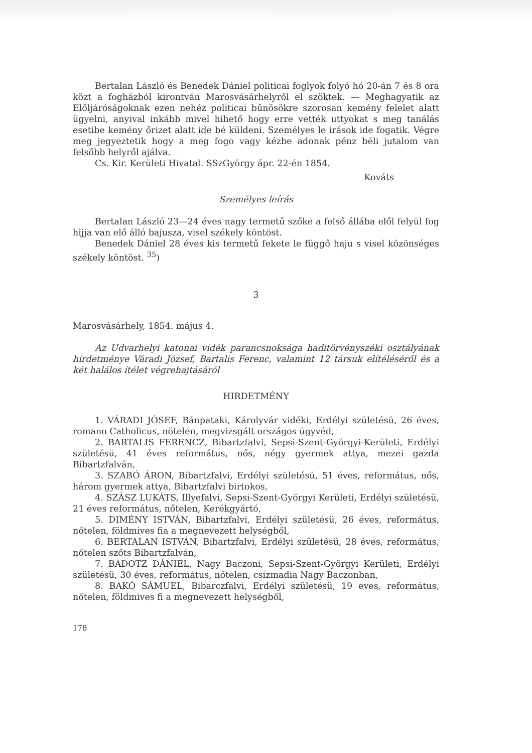Bertalan László és Benedek Dániel politicai foglyok folyó hó 20-án 7 és 8 ora közt a fogházból kirontván Marosvásárhelyről el szöktek. — Meghagyatik az Előljáróságoknak ezen nehéz politicai bűnösökre szorosan kemény felelet alatt ügyelni, anyival inkább mivel hihető hogy erre vették uttyokat s meg tanálás esetibe kemény őrizet alatt ide bé küldeni. Személyes le irások ide fogatik. Végre meg jegyeztetik hogy a meg fogo vagy kézbe adonak pénz béli jutalom van felsőbb helyről ajálva.
Cs. Kir. Kerületi Hivatal. SSzGyörgy ápr. 22-én 1854.
Kováts
Személyes leírás
Bertalan László 23—24 éves nagy termetű szőke a felső állába elől felyül fog hijja van elő álló bajusza, visel székely köntöst.
Benedek Dániel 28 éves kis termetű fekete le függő haju s visel közönséges székely köntöst. <sup>35</sup>)
3
Marosvásárhely, 1854. május 4.
Az Udvarhelyi katonai vidék parancsnoksága haditörvényszéki osztályának hirdetménye Váradi József, Bartalis Ferenc, valamint 12 társuk elítéléséről és a két halálos ítélet végrehajtásáról
HIRDETMÉNY
1. VÁRADI JÓSEF, Bánpataki, Károlyvár vidéki, Erdélyi születésü, 26 éves, romano Catholicus, nötelen, megvizsgált országos ügyvéd,
2. BARTALIS FERENCZ, Bibartzfalvi, Sepsi-Szent-Györgyi-Kerületi, Erdélyi születésü, 41 éves református, nős, négy gyermek attya, mezei gazda Bibartzfalván,
3. SZABÓ ÁRON, Bibartzfalvi, Erdélyi születésü, 51 éves, református, nős, három gyermek attya, Bibartzfalvi birtokos,
4. SZÁSZ LUKÁTS, Illyefalvi, Sepsi-Szent-Györgyi Kerületi, Erdélyi születésü, 21 éves református, nőtelen, Kerékgyártó,
5. DIMÉNY ISTVÁN, Bibartzfalvi, Erdélyi születésü, 26 éves, református, nőtelen, földmives fia a megnevezett helységből,
6. BERTALAN ISTVÁN, Bibartzfalvi, Erdélyi születésü, 28 éves, református, nőtelen szőts Bibartzfalván,
7. BADOTZ DÁNIEL, Nagy Baczoni, Sepsi-Szent-Györgyi Kerületi, Erdélyi születésü, 30 éves, református, nőtelen, csizmadia Nagy Baczonban,
8. BAKÓ SÁMUEL, Bibarczfalvi, Erdélyi születésü, 19 eves, református, nőtelen, földmives fi a megnevezett helységből,
178